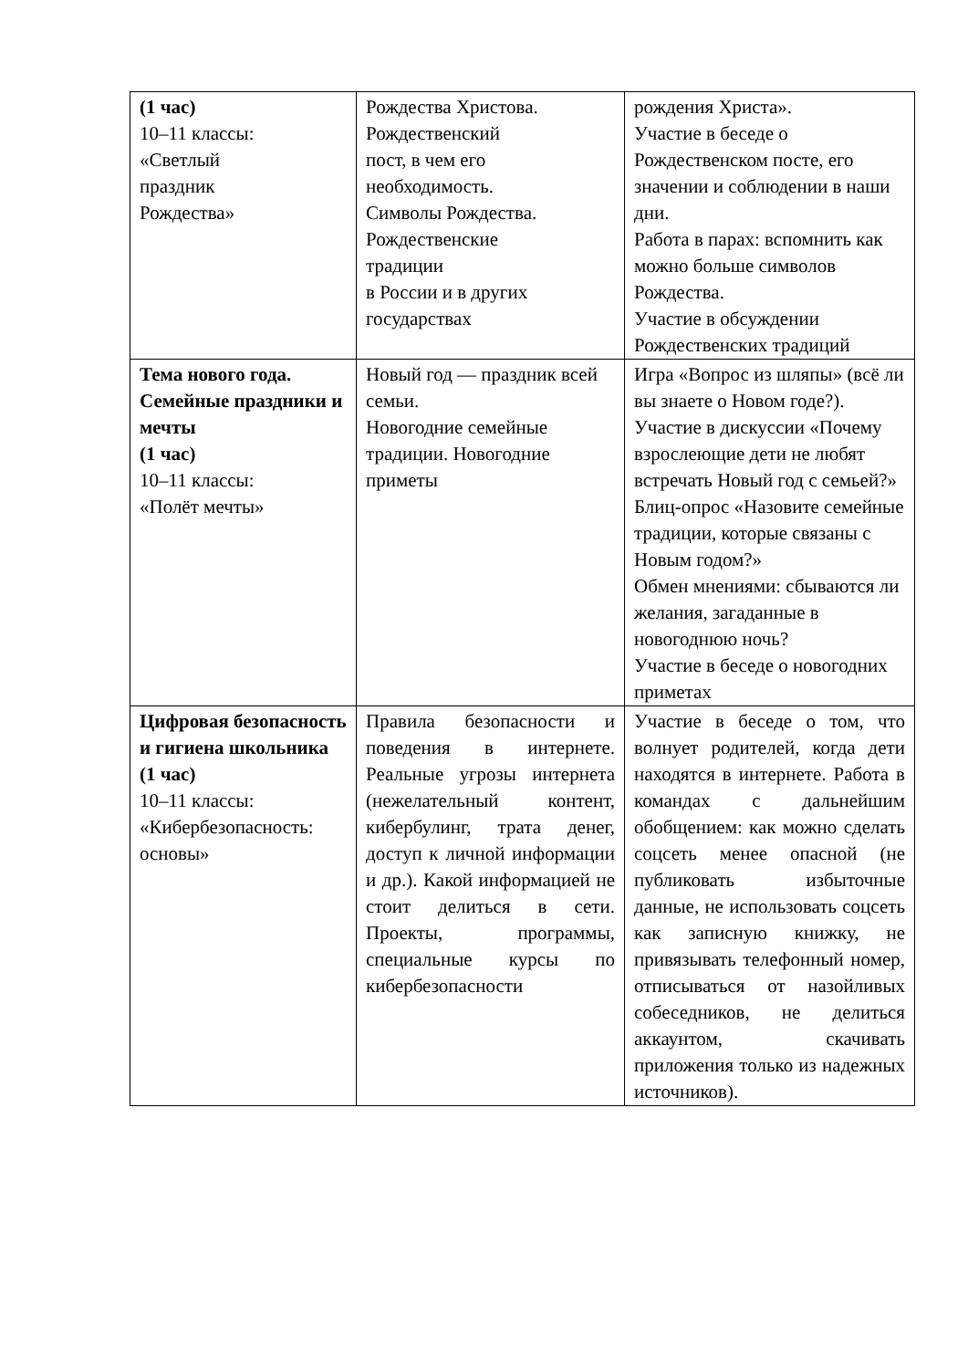| (1 час) 10–11 классы: «Светлый праздник Рождества» | Рождества Христова. Рождественский пост, в чем его необходимость. Символы Рождества. Рождественские традиции в России и в других государствах | рождения Христа». Участие в беседе о Рождественском посте, его значении и соблюдении в наши дни. Работа в парах: вспомнить как можно больше символов Рождества. Участие в обсуждении Рождественских традиций |
| Тема нового года. Семейные праздники и мечты (1 час) 10–11 классы: «Полёт мечты» | Новый год — праздник всей семьи. Новогодние семейные традиции. Новогодние приметы | Игра «Вопрос из шляпы» (всё ли вы знаете о Новом годе?). Участие в дискуссии «Почему взрослеющие дети не любят встречать Новый год с семьей?» Блиц-опрос «Назовите семейные традиции, которые связаны с Новым годом?» Обмен мнениями: сбываются ли желания, загаданные в новогоднюю ночь? Участие в беседе о новогодних приметах |
| Цифровая безопасность и гигиена школьника (1 час) 10–11 классы: «Кибербезопасность: основы» | Правила безопасности и поведения в интернете. Реальные угрозы интернета (нежелательный контент, кибербулинг, трата денег, доступ к личной информации и др.). Какой информацией не стоит делиться в сети. Проекты, программы, специальные курсы по кибербезопасности | Участие в беседе о том, что волнует родителей, когда дети находятся в интернете. Работа в командах с дальнейшим обобщением: как можно сделать соцсеть менее опасной (не публиковать избыточные данные, не использовать соцсеть как записную книжку, не привязывать телефонный номер, отписываться от назойливых собеседников, не делиться аккаунтом, скачивать приложения только из надежных источников). |